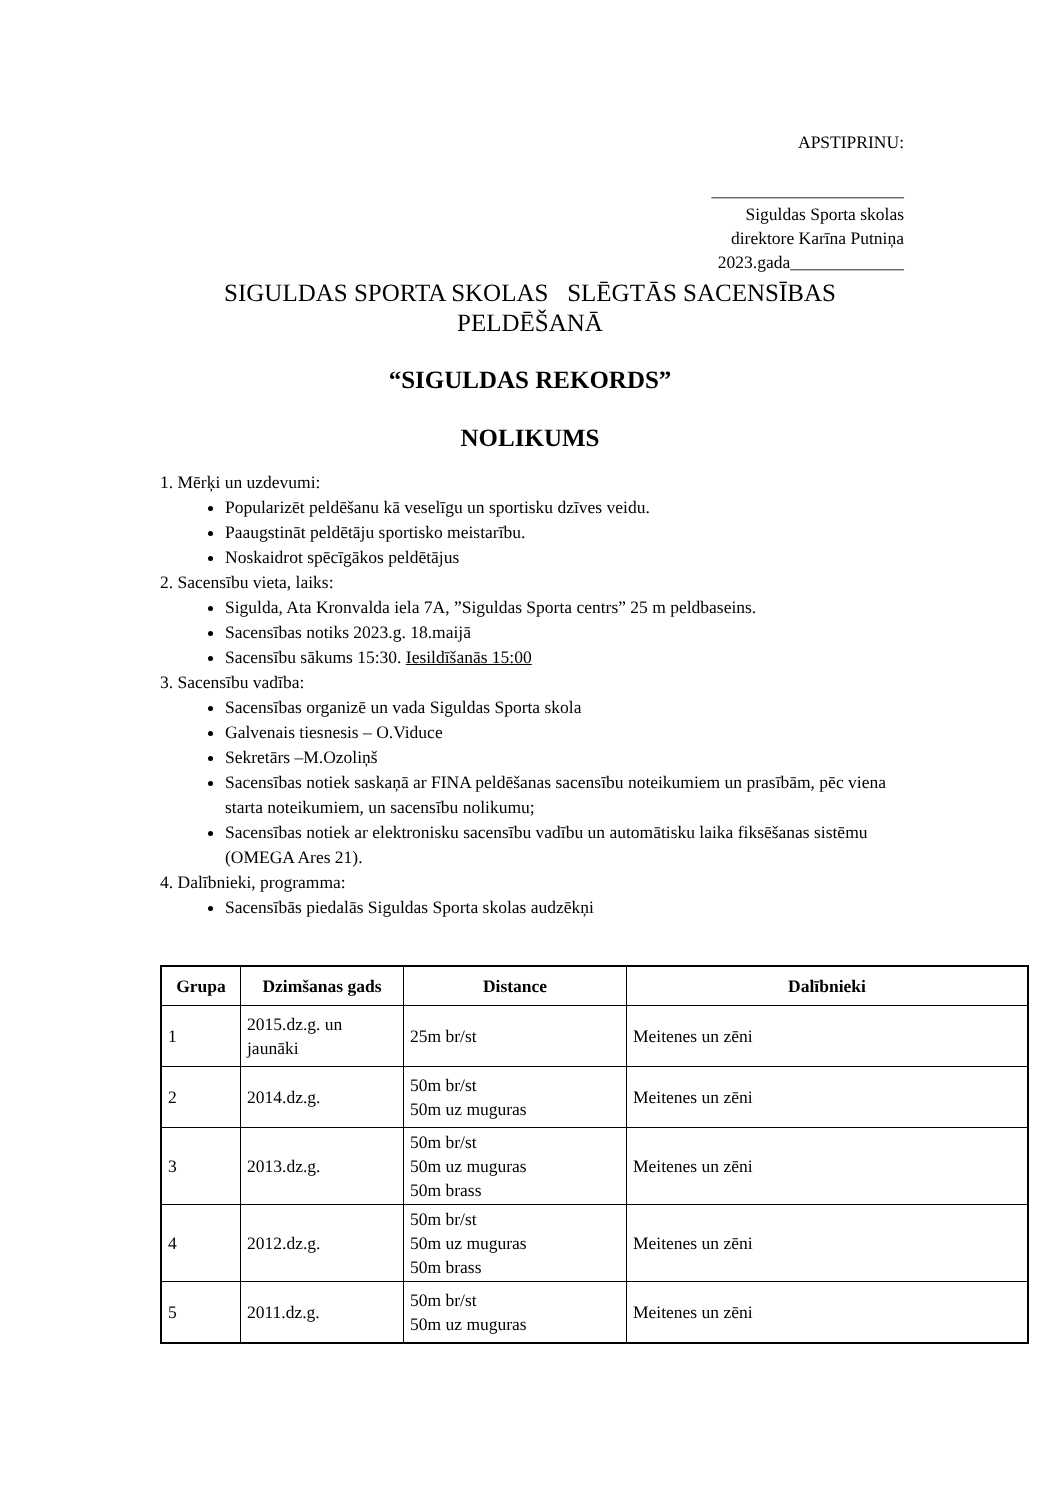APSTIPRINU:
______________________
Siguldas Sporta skolas
direktore Karīna Putniņa
2023.gada_____________
SIGULDAS SPORTA SKOLAS SLĒGTĀS SACENSĪBAS PELDĒŠANĀ
“SIGULDAS REKORDS”
NOLIKUMS
1. Mērķi un uzdevumi:
Popularizēt peldēšanu kā veselīgu un sportisku dzīves veidu.
Paaugstināt peldētāju sportisko meistarību.
Noskaidrot spēcīgākos peldētājus
2. Sacensību vieta, laiks:
Sigulda, Ata Kronvalda iela 7A, ”Siguldas Sporta centrs” 25 m peldbaseins.
Sacensības notiks 2023.g. 18.maijā
Sacensību sākums 15:30. Iesildīšanās 15:00
3. Sacensību vadība:
Sacensības organizē un vada Siguldas Sporta skola
Galvenais tiesnesis – O.Viduce
Sekretārs –M.Ozoliņš
Sacensības notiek saskaņā ar FINA peldēšanas sacensību noteikumiem un prasībām, pēc viena starta noteikumiem, un sacensību nolikumu;
Sacensības notiek ar elektronisku sacensību vadību un automātisku laika fiksēšanas sistēmu (OMEGA Ares 21).
4. Dalībnieki, programma:
Sacensībās piedalās Siguldas Sporta skolas audzēkņi
| Grupa | Dzimšanas gads | Distance | Dalībnieki |
| --- | --- | --- | --- |
| 1 | 2015.dz.g. un jaunāki | 25m br/st | Meitenes un zēni |
| 2 | 2014.dz.g. | 50m br/st 50m uz muguras | Meitenes un zēni |
| 3 | 2013.dz.g. | 50m br/st 50m uz muguras 50m brass | Meitenes un zēni |
| 4 | 2012.dz.g. | 50m br/st 50m uz muguras 50m brass | Meitenes un zēni |
| 5 | 2011.dz.g. | 50m br/st 50m uz muguras | Meitenes un zēni |